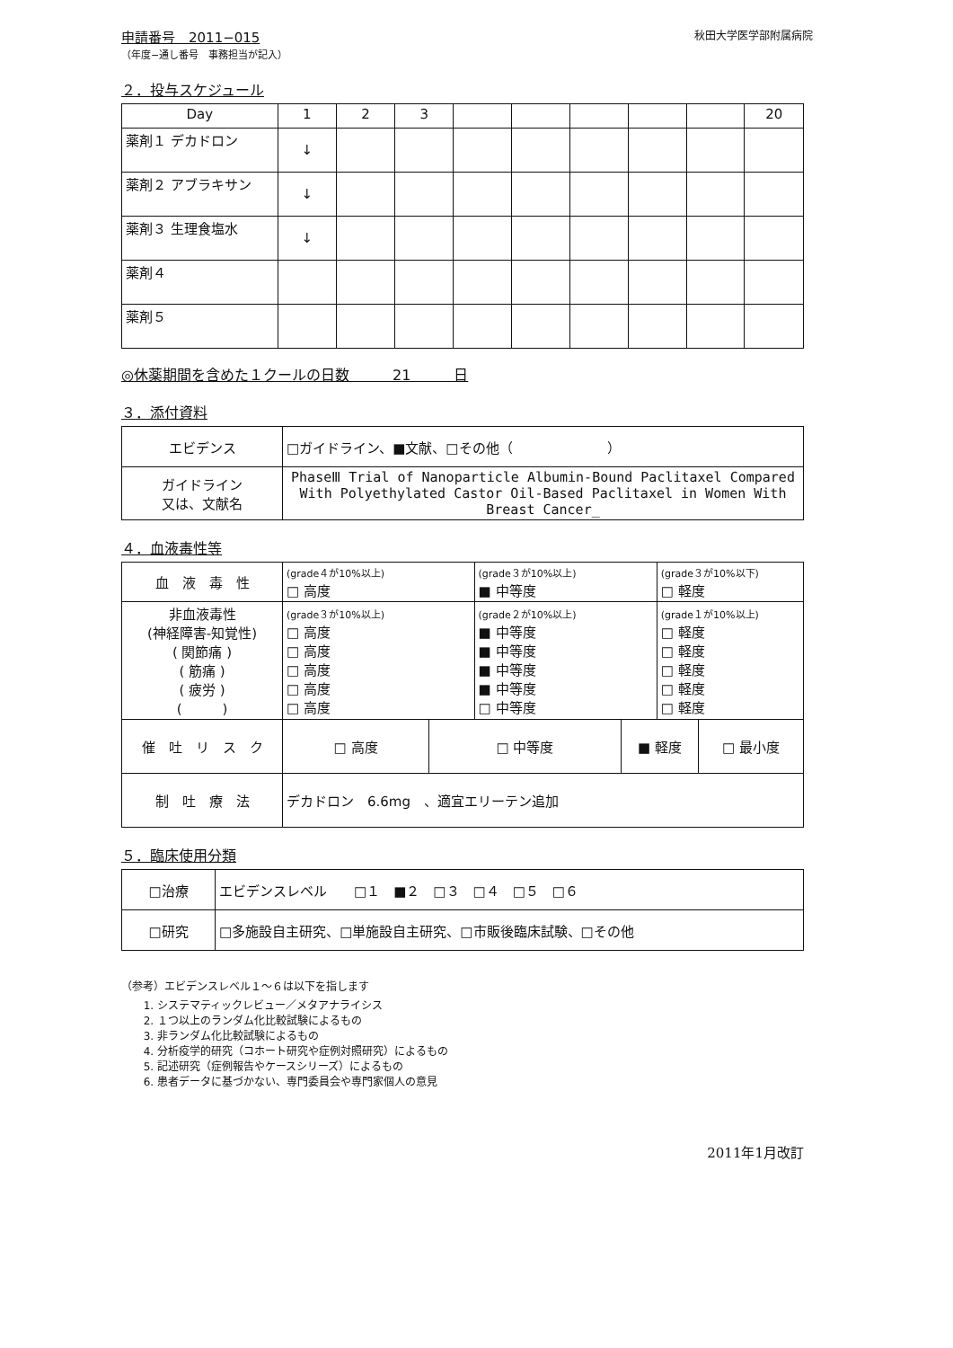申請番号　2011−015
（年度−通し番号　事務担当が記入）
秋田大学医学部附属病院
２．投与スケジュール
| Day | 1 | 2 | 3 | | | | | | 20 |
| --- | --- | --- | --- | --- | --- | --- | --- | --- | --- |
| 薬剤１ デカドロン | ↓ | | | | | | | | |
| 薬剤２ アブラキサン | ↓ | | | | | | | | |
| 薬剤３ 生理食塩水 | ↓ | | | | | | | | |
| 薬剤４ | | | | | | | | | |
| 薬剤５ | | | | | | | | | |
◎休薬期間を含めた１クールの日数　　　21　　　日
３．添付資料
| エビデンス | □ガイドライン、■文献、□その他（ ） |
| ガイドライン 又は、文献名 | PhaseⅢ Trial of Nanoparticle Albumin-Bound Paclitaxel Compared With Polyethylated Castor Oil-Based Paclitaxel in Women With Breast Cancer_ |
４．血液毒性等
| 血 液 毒 性 | (grade４が10%以上) □ 高度 | | (grade３が10%以上) ■ 中等度 | | (grade３が10%以下) □ 軽度 | |
| 非血液毒性 (神経障害-知覚性) ( 関節痛 ) ( 筋痛 ) ( 疲労 ) ( ) | (grade３が10%以上) □ 高度 □ 高度 □ 高度 □ 高度 □ 高度 | | (grade２が10%以上) ■ 中等度 ■ 中等度 ■ 中等度 ■ 中等度 □ 中等度 | | (grade１が10%以上) □ 軽度 □ 軽度 □ 軽度 □ 軽度 □ 軽度 | |
| 催 吐 リ ス ク | □ 高度 | □ 中等度 | | ■ 軽度 | | □ 最小度 |
| 制 吐 療 法 | デカドロン 6.6mg 、適宜エリーテン追加 | | | | | |
５．臨床使用分類
| □治療 | エビデンスレベル □１ ■２ □３ □４ □５ □６ |
| □研究 | □多施設自主研究、□単施設自主研究、□市販後臨床試験、□その他 |
（参考）エビデンスレベル１～６は以下を指します
1. システマティックレビュー／メタアナライシス
2. １つ以上のランダム化比較試験によるもの
3. 非ランダム化比較試験によるもの
4. 分析疫学的研究（コホート研究や症例対照研究）によるもの
5. 記述研究（症例報告やケースシリーズ）によるもの
6. 患者データに基づかない、専門委員会や専門家個人の意見
2011年1月改訂